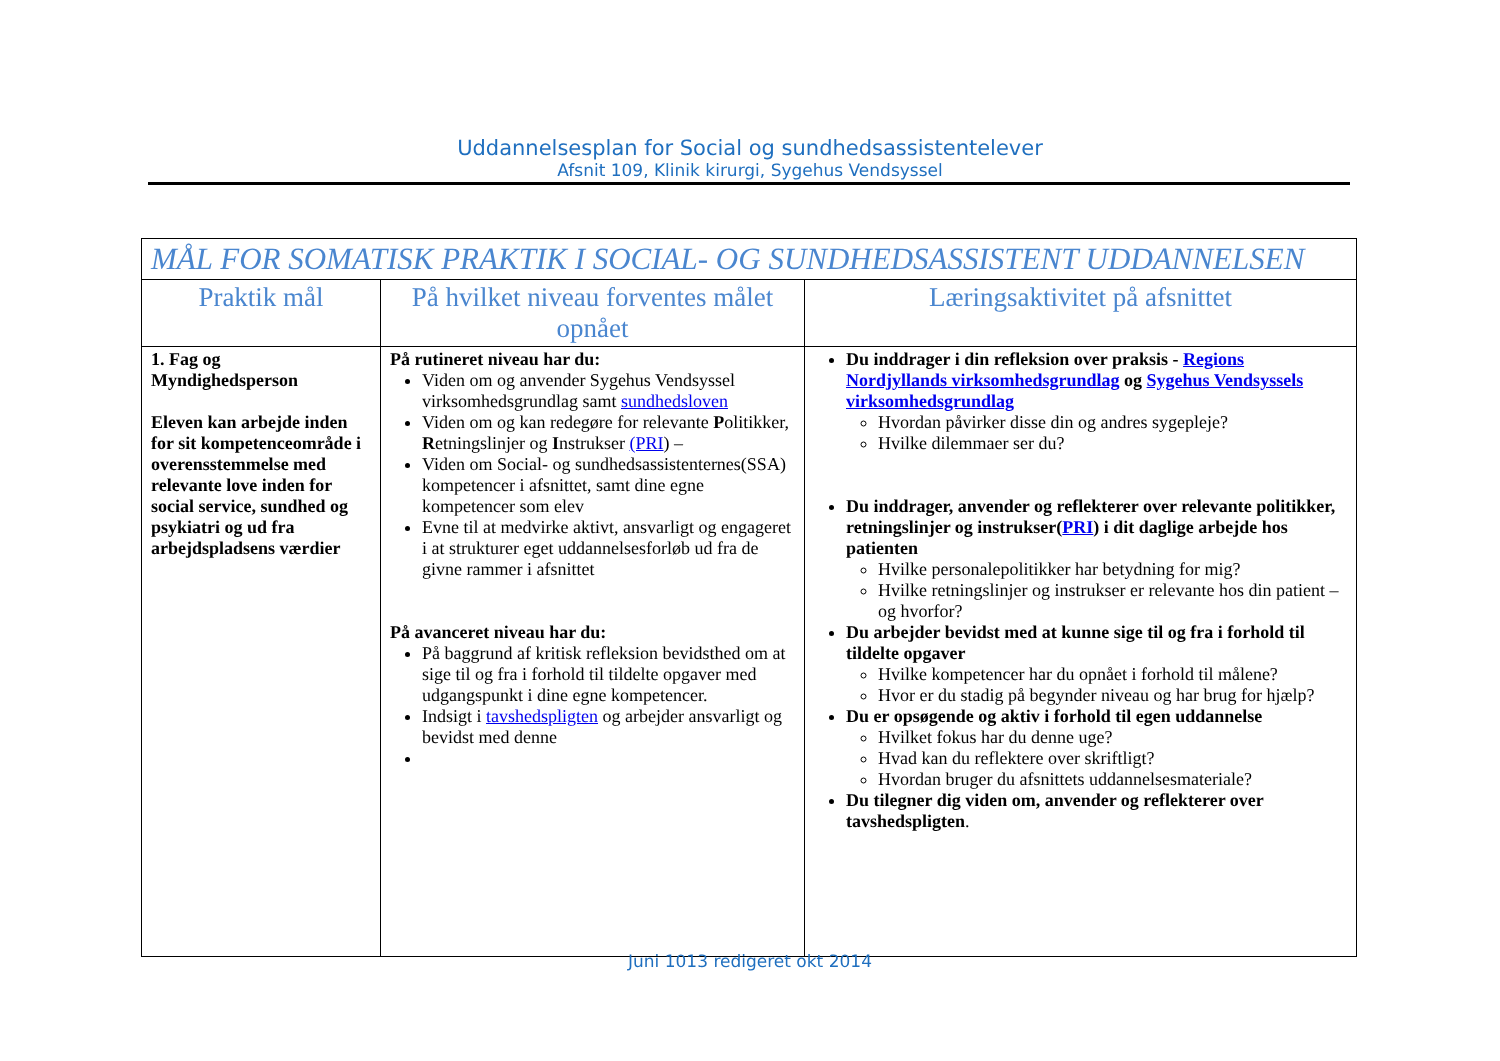Uddannelsesplan for Social og sundhedsassistentelever
Afsnit 109, Klinik kirurgi, Sygehus Vendsyssel
| MÅL FOR SOMATISK PRAKTIK I SOCIAL- OG SUNDHEDSASSISTENT UDDANNELSEN | | |
| --- | --- | --- |
| Praktik mål | På hvilket niveau forventes målet opnået | Læringsaktivitet på afsnittet |
| 1. Fag og Myndighedsperson Eleven kan arbejde inden for sit kompetenceområde i overensstemmelse med relevante love inden for social service, sundhed og psykiatri og ud fra arbejdspladsens værdier | På rutineret niveau har du: Viden om og anvender Sygehus Vendsyssel virksomhedsgrundlag samt sundhedsloven Viden om og kan redegøre for relevante P olitikker, R etningslinjer og I nstrukser (PRI ) – Viden om Social- og sundhedsassistenternes(SSA) kompetencer i afsnittet, samt dine egne kompetencer som elev Evne til at medvirke aktivt, ansvarligt og engageret i at strukturer eget uddannelsesforløb ud fra de givne rammer i afsnittet På avanceret niveau har du: På baggrund af kritisk refleksion bevidsthed om at sige til og fra i forhold til tildelte opgaver med udgangspunkt i dine egne kompetencer. Indsigt i tavshedspligten og arbejder ansvarligt og bevidst med denne | Du inddrager i din refleksion over praksis - Regions Nordjyllands virksomhedsgrundlag og Sygehus Vendsyssels virksomhedsgrundlag Hvordan påvirker disse din og andres sygepleje? Hvilke dilemmaer ser du? Du inddrager, anvender og reflekterer over relevante politikker, retningslinjer og instrukser( PRI ) i dit daglige arbejde hos patienten Hvilke personalepolitikker har betydning for mig? Hvilke retningslinjer og instrukser er relevante hos din patient – og hvorfor? Du arbejder bevidst med at kunne sige til og fra i forhold til tildelte opgaver Hvilke kompetencer har du opnået i forhold til målene? Hvor er du stadig på begynder niveau og har brug for hjælp? Du er opsøgende og aktiv i forhold til egen uddannelse Hvilket fokus har du denne uge? Hvad kan du reflektere over skriftligt? Hvordan bruger du afsnittets uddannelsesmateriale? Du tilegner dig viden om, anvender og reflekterer over tavshedspligten . |
Juni 1013 redigeret okt 2014